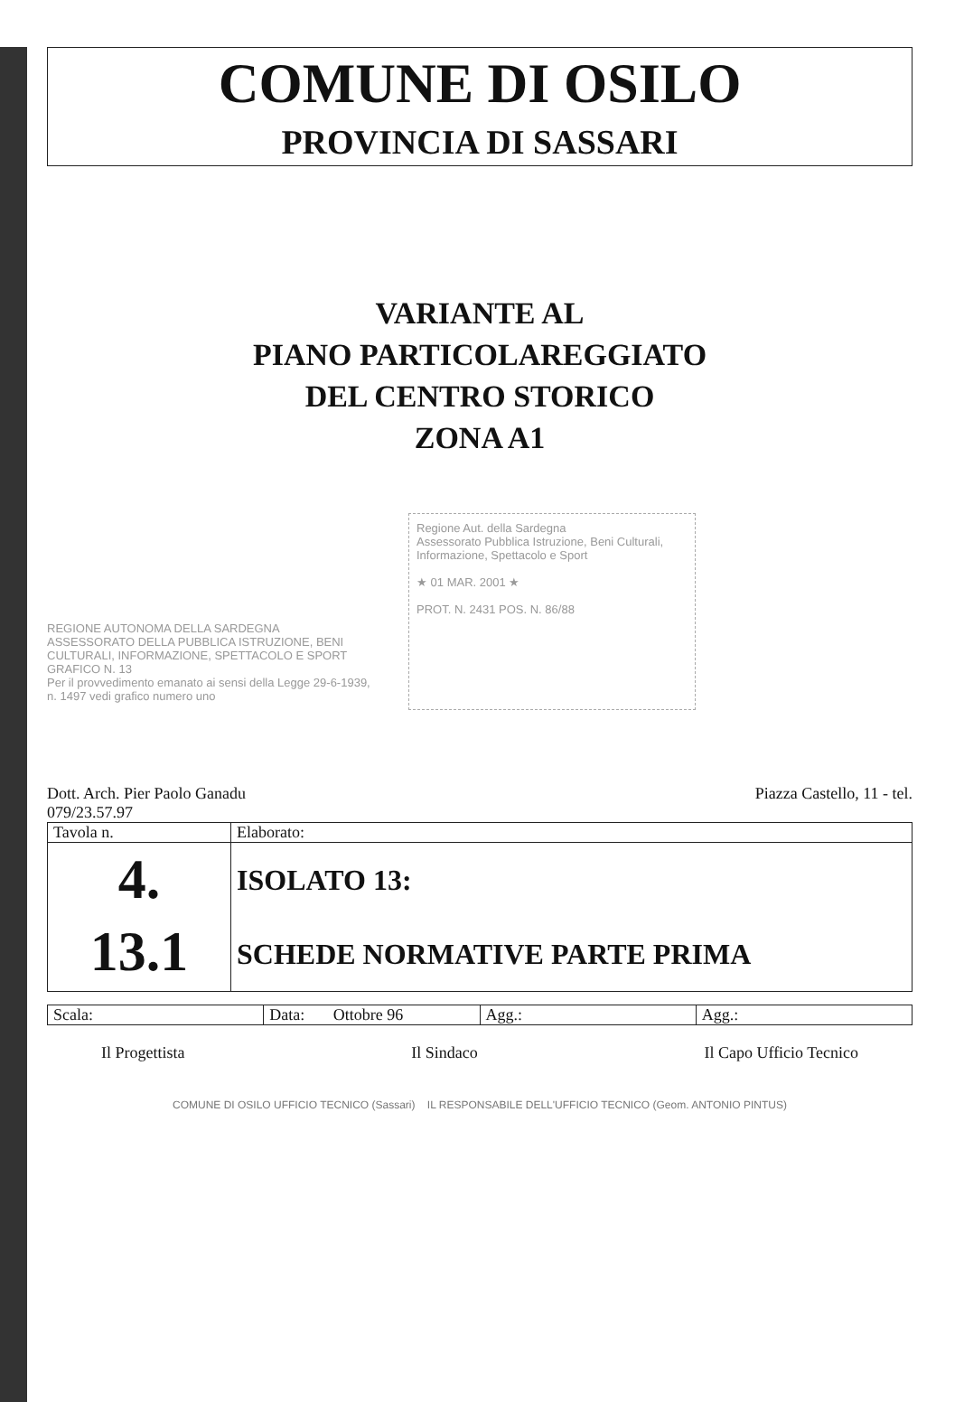COMUNE DI OSILO
PROVINCIA DI SASSARI
VARIANTE AL
PIANO PARTICOLAREGGIATO
DEL CENTRO STORICO
ZONA A1
REGIONE AUTONOMA DELLA SARDEGNA
ASSESSORATO DELLA PUBBLICA ISTRUZIONE, BENI CULTURALI, INFORMAZIONE, SPETTACOLO E SPORT
GRAFICO N. 13
Per il provvedimento emanato ai sensi della Legge 29-6-1939, n. 1497 vedi grafico numero uno
Regione Aut. della Sardegna
Assessorato Pubblica Istruzione, Beni Culturali, Informazione, Spettacolo e Sport
★ 01 MAR. 2001 ★
PROT. N. 2431 POS. N. 86/88
Dott. Arch. Pier Paolo Ganadu
079/23.57.97 Piazza Castello, 11 - tel.
| Tavola n. | Elaborato: |
| 4. 13.1 | ISOLATO 13: SCHEDE NORMATIVE PARTE PRIMA |
| Scala: | Data: Ottobre 96 | Agg.: | Agg.: |
Il Progettista Il Sindaco Il Capo Ufficio Tecnico
COMUNE DI OSILO UFFICIO TECNICO (Sassari) IL RESPONSABILE DELL'UFFICIO TECNICO (Geom. ANTONIO PINTUS)